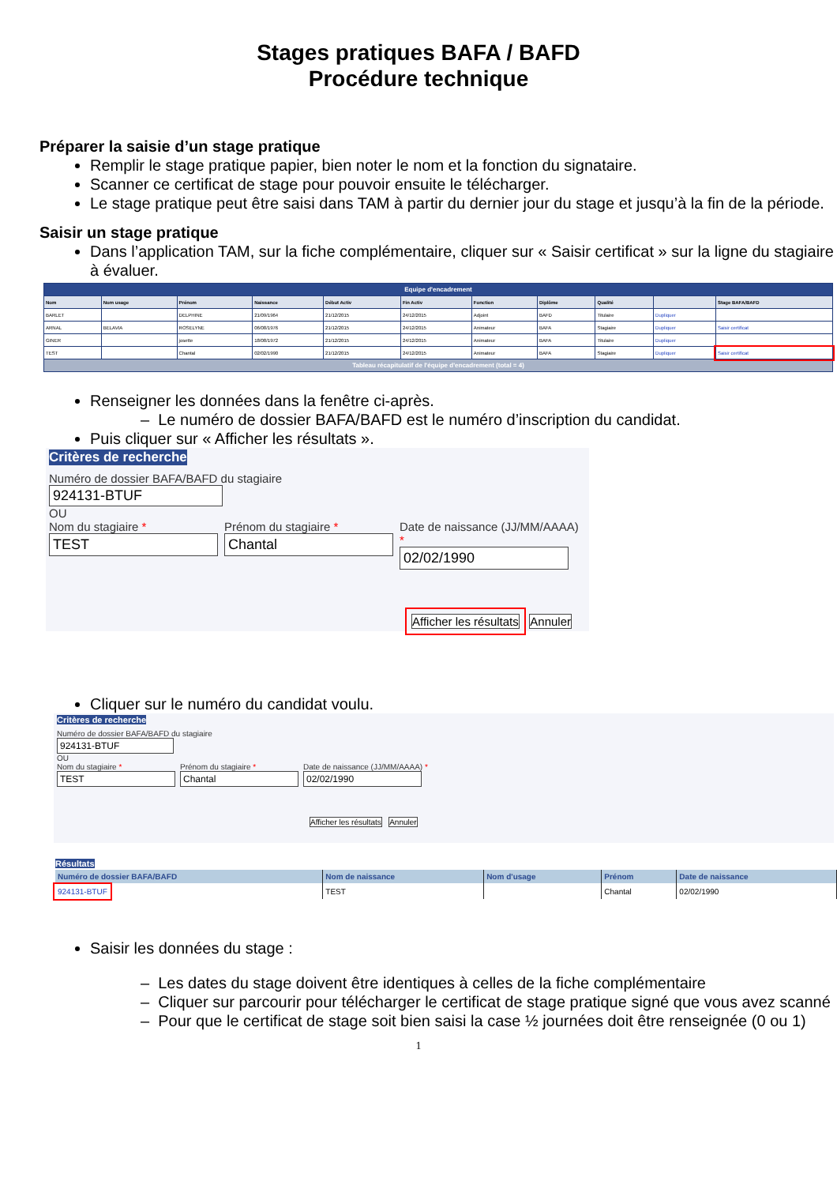Stages pratiques BAFA / BAFD
Procédure technique
Préparer la saisie d’un stage pratique
Remplir le stage pratique papier, bien noter le nom et la fonction du signataire.
Scanner ce certificat de stage pour pouvoir ensuite le télécharger.
Le stage pratique peut être saisi dans TAM à partir du dernier jour du stage et jusqu’à la fin de la période.
Saisir un stage pratique
Dans l’application TAM, sur la fiche complémentaire, cliquer sur « Saisir certificat » sur la ligne du stagiaire à évaluer.
| Equipe d'encadrement | | | | | | | | | | |
| Nom | Nom usage | Prénom | Naissance | Début Activ | Fin Activ | Fonction | Diplôme | Qualité | | Stage BAFA/BAFD |
| BARLET | | DELPHINE | 21/09/1964 | 21/12/2015 | 24/12/2015 | Adjoint | BAFD | Titulaire | Dupliquer | |
| ARNAL | BELAVIA | ROSELYNE | 06/08/1976 | 21/12/2015 | 24/12/2015 | Animateur | BAFA | Stagiaire | Dupliquer | Saisir certificat |
| GINER | | josette | 18/08/1972 | 21/12/2015 | 24/12/2015 | Animateur | BAFA | Titulaire | Dupliquer | |
| TEST | | Chantal | 02/02/1990 | 21/12/2015 | 24/12/2015 | Animateur | BAFA | Stagiaire | Dupliquer | Saisir certificat |
| Tableau récapitulatif de l'équipe d'encadrement (total = 4) | | | | | | | | | | |
Renseigner les données dans la fenêtre ci-après.
– Le numéro de dossier BAFA/BAFD est le numéro d’inscription du candidat.
Puis cliquer sur « Afficher les résultats ».
Critères de recherche
Numéro de dossier BAFA/BAFD du stagiaire
924131-BTUF
OU
Nom du stagiaire *
TEST
Prénom du stagiaire *
Chantal
Date de naissance (JJ/MM/AAAA) *
02/02/1990
Afficher les résultats Annuler
Cliquer sur le numéro du candidat voulu.
Critères de recherche
Numéro de dossier BAFA/BAFD du stagiaire
924131-BTUF
OU
Nom du stagiaire *
TEST
Prénom du stagiaire *
Chantal
Date de naissance (JJ/MM/AAAA) *
02/02/1990
Afficher les résultats Annuler
Résultats
| Numéro de dossier BAFA/BAFD | Nom de naissance | Nom d'usage | Prénom | Date de naissance |
| --- | --- | --- | --- | --- |
| 924131-BTUF | TEST | | Chantal | 02/02/1990 |
Saisir les données du stage :
– Les dates du stage doivent être identiques à celles de la fiche complémentaire
– Cliquer sur parcourir pour télécharger le certificat de stage pratique signé que vous avez scanné
– Pour que le certificat de stage soit bien saisi la case ½ journées doit être renseignée (0 ou 1)
1